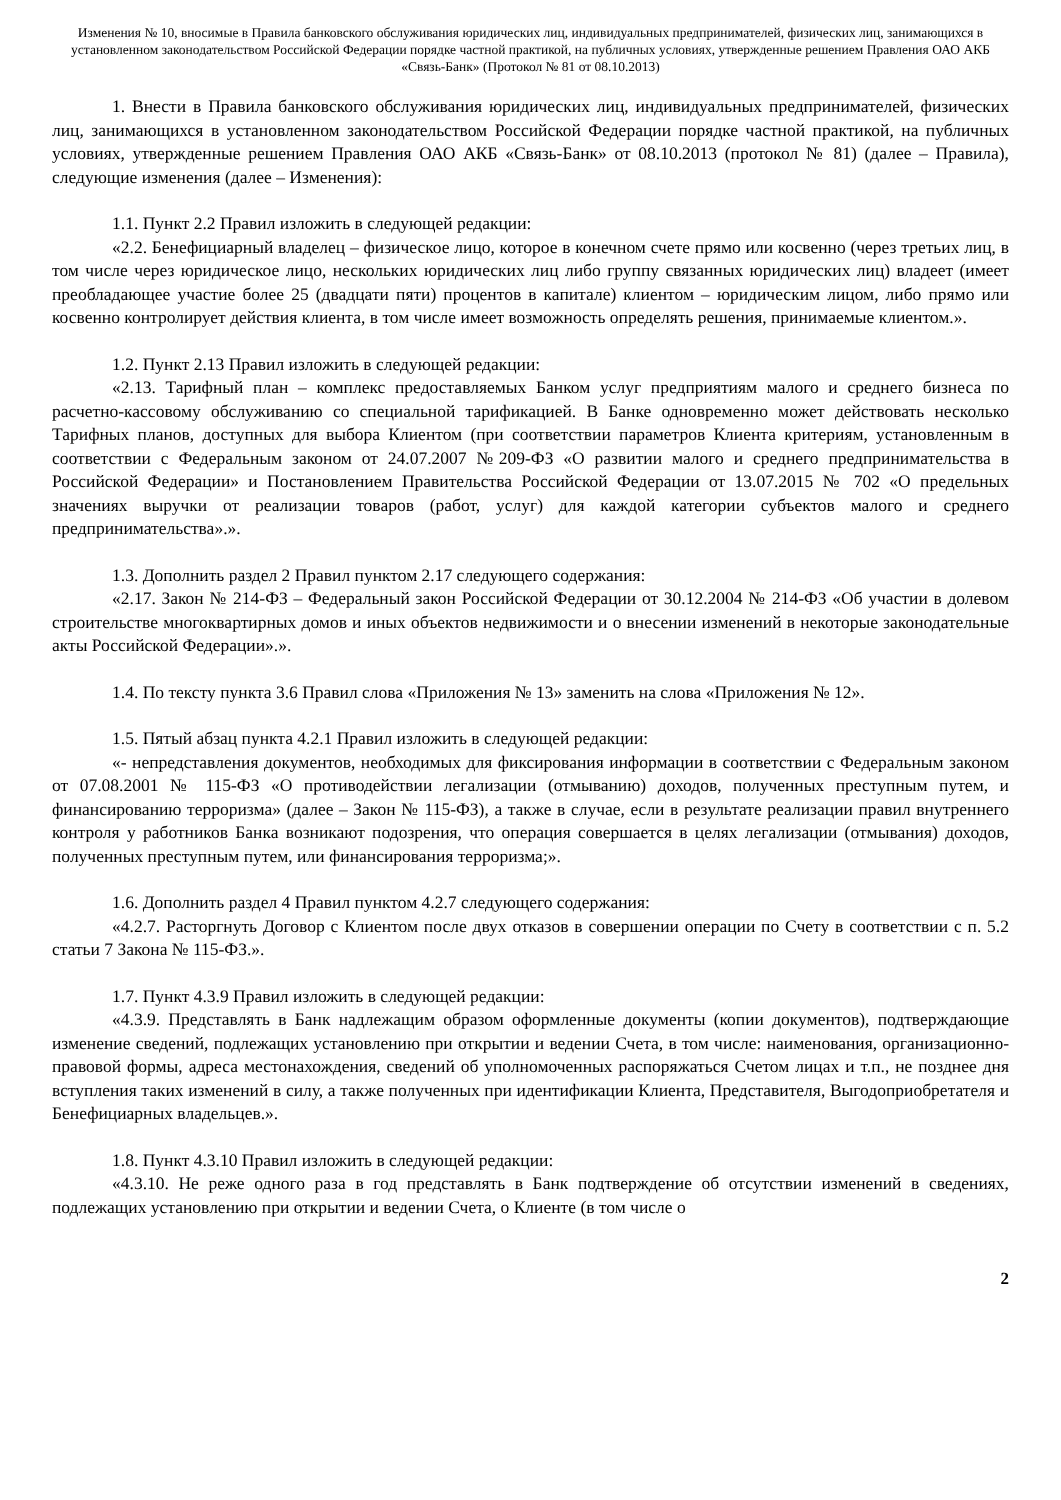Изменения № 10, вносимые в Правила банковского обслуживания юридических лиц, индивидуальных предпринимателей, физических лиц, занимающихся в установленном законодательством Российской Федерации порядке частной практикой, на публичных условиях, утвержденные решением Правления ОАО АКБ «Связь-Банк» (Протокол № 81 от 08.10.2013)
1. Внести в Правила банковского обслуживания юридических лиц, индивидуальных предпринимателей, физических лиц, занимающихся в установленном законодательством Российской Федерации порядке частной практикой, на публичных условиях, утвержденные решением Правления ОАО АКБ «Связь-Банк» от 08.10.2013 (протокол № 81) (далее – Правила), следующие изменения (далее – Изменения):
1.1. Пункт 2.2 Правил изложить в следующей редакции:
«2.2. Бенефициарный владелец – физическое лицо, которое в конечном счете прямо или косвенно (через третьих лиц, в том числе через юридическое лицо, нескольких юридических лиц либо группу связанных юридических лиц) владеет (имеет преобладающее участие более 25 (двадцати пяти) процентов в капитале) клиентом – юридическим лицом, либо прямо или косвенно контролирует действия клиента, в том числе имеет возможность определять решения, принимаемые клиентом.».
1.2. Пункт 2.13 Правил изложить в следующей редакции:
«2.13. Тарифный план – комплекс предоставляемых Банком услуг предприятиям малого и среднего бизнеса по расчетно-кассовому обслуживанию со специальной тарификацией. В Банке одновременно может действовать несколько Тарифных планов, доступных для выбора Клиентом (при соответствии параметров Клиента критериям, установленным в соответствии с Федеральным законом от 24.07.2007 №209-ФЗ «О развитии малого и среднего предпринимательства в Российской Федерации» и Постановлением Правительства Российской Федерации от 13.07.2015 № 702 «О предельных значениях выручки от реализации товаров (работ, услуг) для каждой категории субъектов малого и среднего предпринимательства».».
1.3. Дополнить раздел 2 Правил пунктом 2.17 следующего содержания:
«2.17. Закон № 214-ФЗ – Федеральный закон Российской Федерации от 30.12.2004 № 214-ФЗ «Об участии в долевом строительстве многоквартирных домов и иных объектов недвижимости и о внесении изменений в некоторые законодательные акты Российской Федерации».».
1.4. По тексту пункта 3.6 Правил слова «Приложения № 13» заменить на слова «Приложения № 12».
1.5. Пятый абзац пункта 4.2.1 Правил изложить в следующей редакции:
«- непредставления документов, необходимых для фиксирования информации в соответствии с Федеральным законом от 07.08.2001 № 115-ФЗ «О противодействии легализации (отмыванию) доходов, полученных преступным путем, и финансированию терроризма» (далее – Закон № 115-ФЗ), а также в случае, если в результате реализации правил внутреннего контроля у работников Банка возникают подозрения, что операция совершается в целях легализации (отмывания) доходов, полученных преступным путем, или финансирования терроризма;».
1.6. Дополнить раздел 4 Правил пунктом 4.2.7 следующего содержания:
«4.2.7. Расторгнуть Договор с Клиентом после двух отказов в совершении операции по Счету в соответствии с п. 5.2 статьи 7 Закона № 115-ФЗ.».
1.7. Пункт 4.3.9 Правил изложить в следующей редакции:
«4.3.9. Представлять в Банк надлежащим образом оформленные документы (копии документов), подтверждающие изменение сведений, подлежащих установлению при открытии и ведении Счета, в том числе: наименования, организационно-правовой формы, адреса местонахождения, сведений об уполномоченных распоряжаться Счетом лицах и т.п., не позднее дня вступления таких изменений в силу, а также полученных при идентификации Клиента, Представителя, Выгодоприобретателя и Бенефициарных владельцев.».
1.8. Пункт 4.3.10 Правил изложить в следующей редакции:
«4.3.10. Не реже одного раза в год представлять в Банк подтверждение об отсутствии изменений в сведениях, подлежащих установлению при открытии и ведении Счета, о Клиенте (в том числе о
2